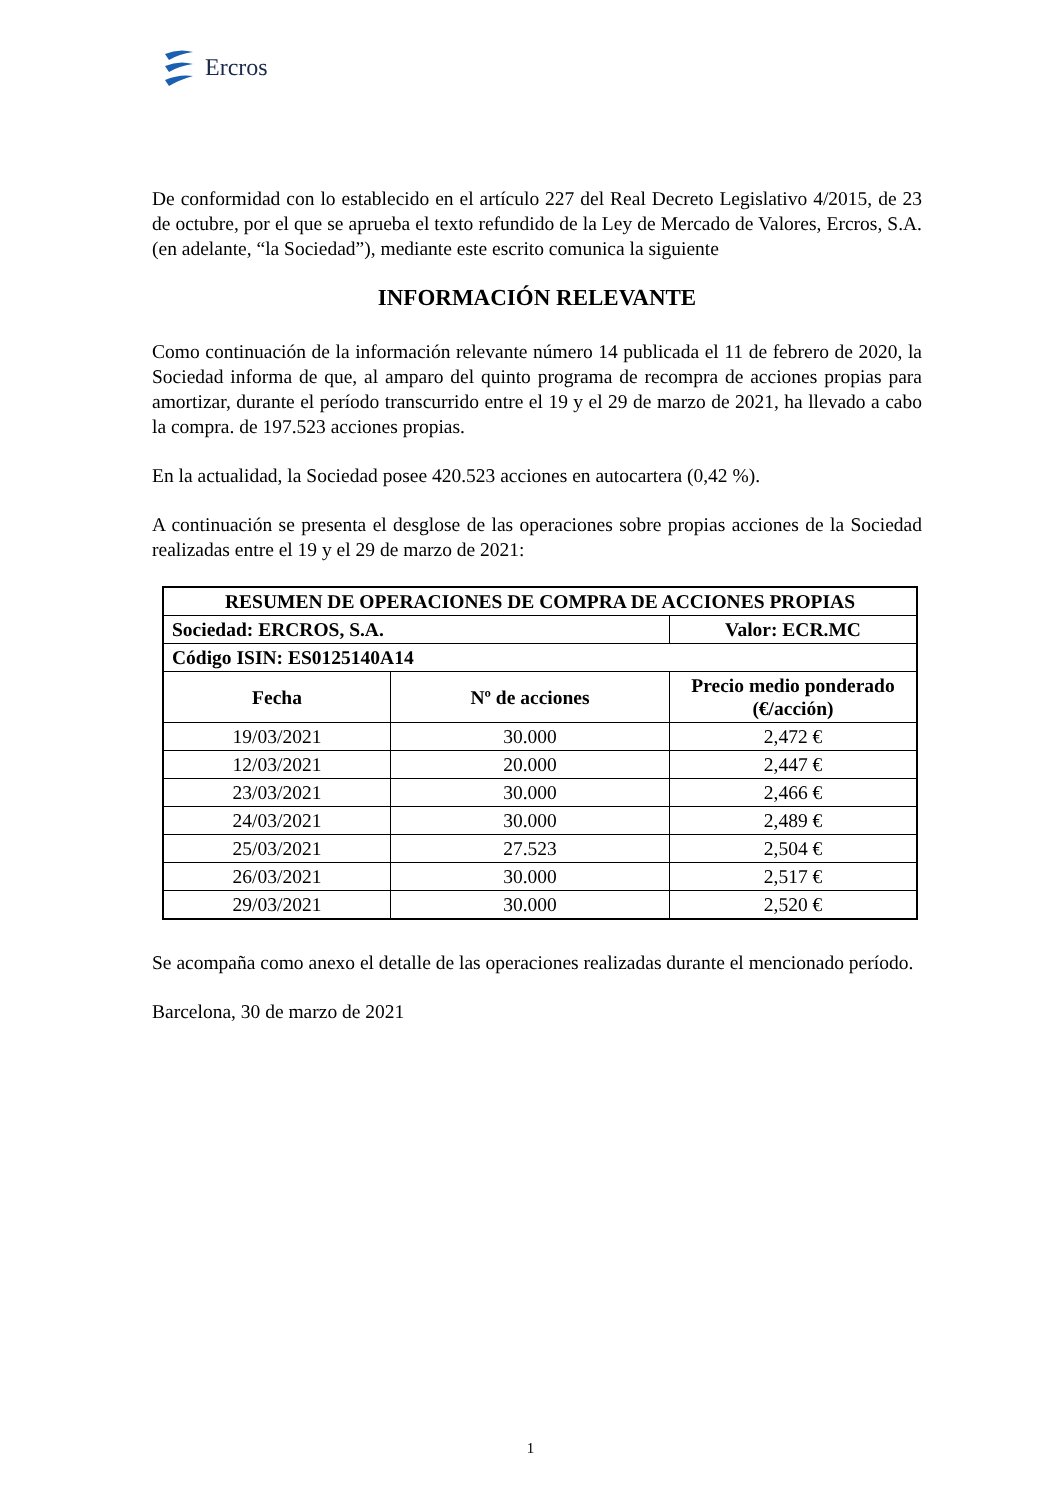Ercros
De conformidad con lo establecido en el artículo 227 del Real Decreto Legislativo 4/2015, de 23 de octubre, por el que se aprueba el texto refundido de la Ley de Mercado de Valores, Ercros, S.A. (en adelante, “la Sociedad”), mediante este escrito comunica la siguiente
INFORMACIÓN RELEVANTE
Como continuación de la información relevante número 14 publicada el 11 de febrero de 2020, la Sociedad informa de que, al amparo del quinto programa de recompra de acciones propias para amortizar, durante el período transcurrido entre el 19 y el 29 de marzo de 2021, ha llevado a cabo la compra. de 197.523 acciones propias.
En la actualidad, la Sociedad posee 420.523 acciones en autocartera (0,42 %).
A continuación se presenta el desglose de las operaciones sobre propias acciones de la Sociedad realizadas entre el 19 y el 29 de marzo de 2021:
| RESUMEN DE OPERACIONES DE COMPRA DE ACCIONES PROPIAS | | |
| --- | --- | --- |
| Sociedad: ERCROS, S.A. | | Valor: ECR.MC |
| Código ISIN: ES0125140A14 | | |
| Fecha | Nº de acciones | Precio medio ponderado (€/acción) |
| 19/03/2021 | 30.000 | 2,472 € |
| 12/03/2021 | 20.000 | 2,447 € |
| 23/03/2021 | 30.000 | 2,466 € |
| 24/03/2021 | 30.000 | 2,489 € |
| 25/03/2021 | 27.523 | 2,504 € |
| 26/03/2021 | 30.000 | 2,517 € |
| 29/03/2021 | 30.000 | 2,520 € |
Se acompaña como anexo el detalle de las operaciones realizadas durante el mencionado período.
Barcelona, 30 de marzo de 2021
1